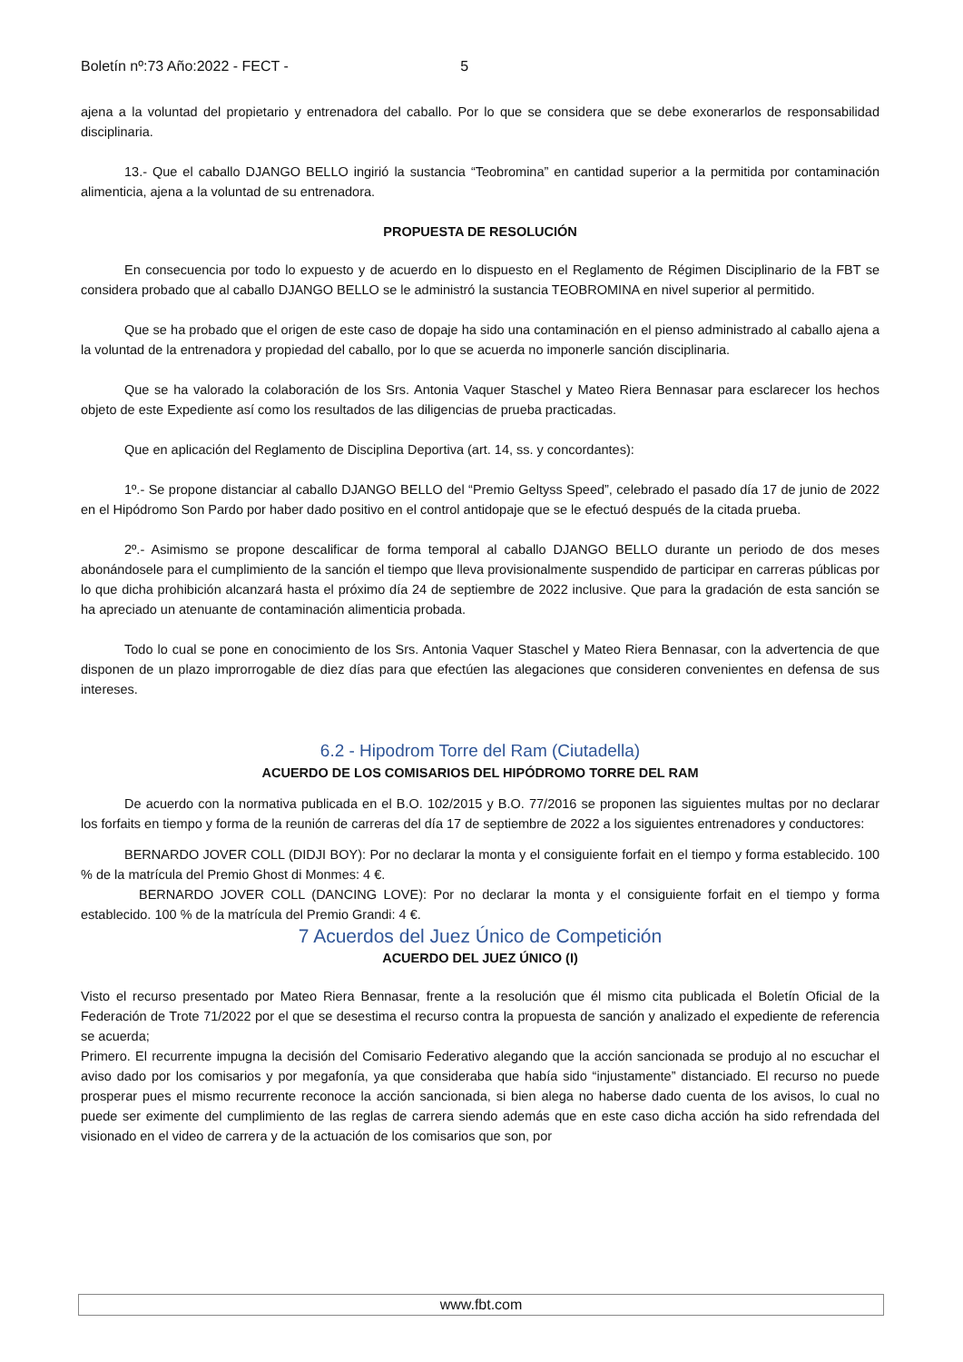Boletín nº:73 Año:2022 - FECT - 5
ajena a la voluntad del propietario y entrenadora del caballo. Por lo que se considera que se debe exonerarlos de responsabilidad disciplinaria.
13.- Que el caballo DJANGO BELLO ingirió la sustancia “Teobromina” en cantidad superior a la permitida por contaminación alimenticia, ajena a la voluntad de su entrenadora.
PROPUESTA DE RESOLUCIÓN
En consecuencia por todo lo expuesto y de acuerdo en lo dispuesto en el Reglamento de Régimen Disciplinario de la FBT se considera probado que al caballo DJANGO BELLO se le administró la sustancia TEOBROMINA en nivel superior al permitido.
Que se ha probado que el origen de este caso de dopaje ha sido una contaminación en el pienso administrado al caballo ajena a la voluntad de la entrenadora y propiedad del caballo, por lo que se acuerda no imponerle sanción disciplinaria.
Que se ha valorado la colaboración de los Srs. Antonia Vaquer Staschel y Mateo Riera Bennasar para esclarecer los hechos objeto de este Expediente así como los resultados de las diligencias de prueba practicadas.
Que en aplicación del Reglamento de Disciplina Deportiva (art. 14, ss. y concordantes):
1º.- Se propone distanciar al caballo DJANGO BELLO del “Premio Geltyss Speed”, celebrado el pasado día 17 de junio de 2022 en el Hipódromo Son Pardo por haber dado positivo en el control antidopaje que se le efectuó después de la citada prueba.
2º.- Asimismo se propone descalificar de forma temporal al caballo DJANGO BELLO durante un periodo de dos meses abonándosele para el cumplimiento de la sanción el tiempo que lleva provisionalmente suspendido de participar en carreras públicas por lo que dicha prohibición alcanzará hasta el próximo día 24 de septiembre de 2022 inclusive. Que para la gradación de esta sanción se ha apreciado un atenuante de contaminación alimenticia probada.
Todo lo cual se pone en conocimiento de los Srs. Antonia Vaquer Staschel y Mateo Riera Bennasar, con la advertencia de que disponen de un plazo improrrogable de diez días para que efectúen las alegaciones que consideren convenientes en defensa de sus intereses.
6.2 - Hipodrom Torre del Ram (Ciutadella)
ACUERDO DE LOS COMISARIOS DEL HIPÓDROMO TORRE DEL RAM
De acuerdo con la normativa publicada en el B.O. 102/2015 y B.O. 77/2016 se proponen las siguientes multas por no declarar los forfaits en tiempo y forma de la reunión de carreras del día 17 de septiembre de 2022 a los siguientes entrenadores y conductores:
BERNARDO JOVER COLL (DIDJI BOY): Por no declarar la monta y el consiguiente forfait en el tiempo y forma establecido. 100 % de la matrícula del Premio Ghost di Monmes: 4 €.
BERNARDO JOVER COLL (DANCING LOVE): Por no declarar la monta y el consiguiente forfait en el tiempo y forma establecido. 100 % de la matrícula del Premio Grandi: 4 €.
7 Acuerdos del Juez Único de Competición
ACUERDO DEL JUEZ ÚNICO (I)
Visto el recurso presentado por Mateo Riera Bennasar, frente a la resolución que él mismo cita publicada el Boletín Oficial de la Federación de Trote 71/2022 por el que se desestima el recurso contra la propuesta de sanción y analizado el expediente de referencia se acuerda;
Primero. El recurrente impugna la decisión del Comisario Federativo alegando que la acción sancionada se produjo al no escuchar el aviso dado por los comisarios y por megafonía, ya que consideraba que había sido “injustamente” distanciado. El recurso no puede prosperar pues el mismo recurrente reconoce la acción sancionada, si bien alega no haberse dado cuenta de los avisos, lo cual no puede ser eximente del cumplimiento de las reglas de carrera siendo además que en este caso dicha acción ha sido refrendada del visionado en el video de carrera y de la actuación de los comisarios que son, por
www.fbt.com